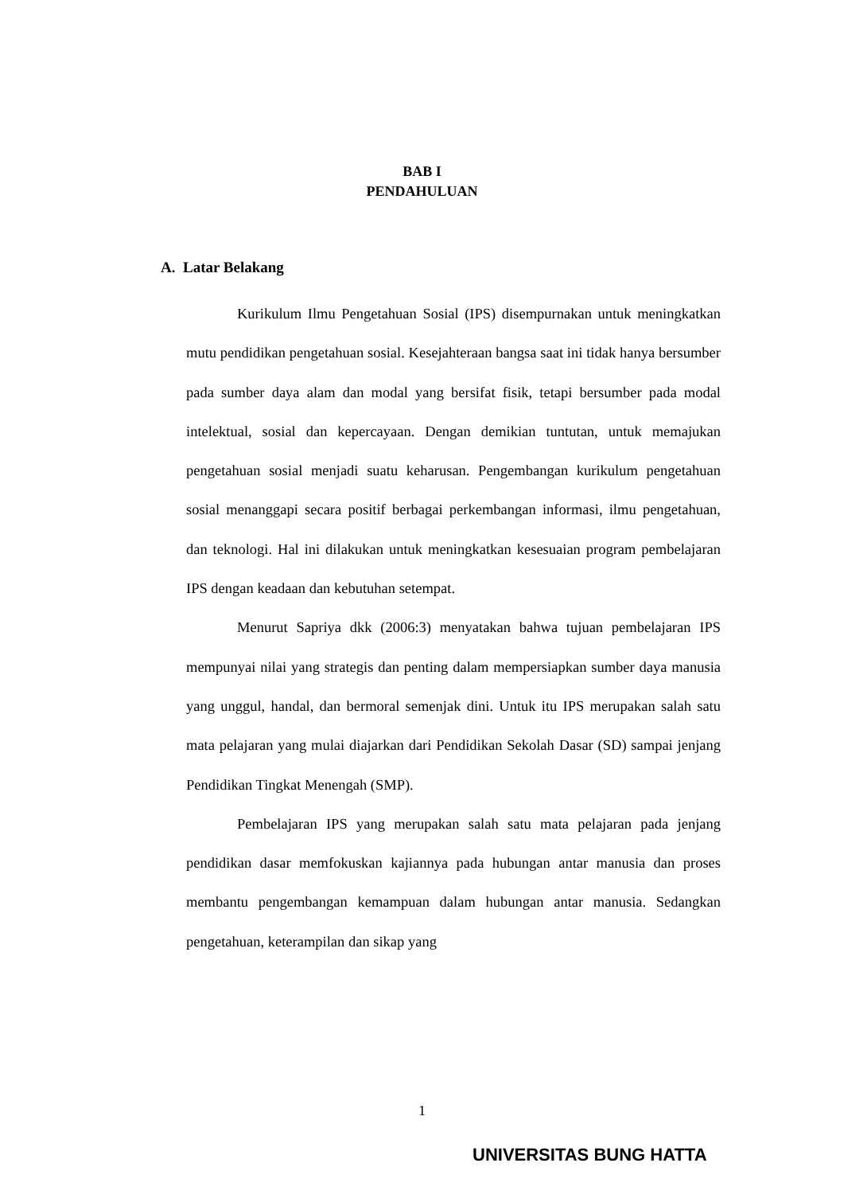BAB I
PENDAHULUAN
A. Latar Belakang
Kurikulum Ilmu Pengetahuan Sosial (IPS) disempurnakan untuk meningkatkan mutu pendidikan pengetahuan sosial. Kesejahteraan bangsa saat ini tidak hanya bersumber pada sumber daya alam dan modal yang bersifat fisik, tetapi bersumber pada modal intelektual, sosial dan kepercayaan. Dengan demikian tuntutan, untuk memajukan pengetahuan sosial menjadi suatu keharusan. Pengembangan kurikulum pengetahuan sosial menanggapi secara positif berbagai perkembangan informasi, ilmu pengetahuan, dan teknologi. Hal ini dilakukan untuk meningkatkan kesesuaian program pembelajaran IPS dengan keadaan dan kebutuhan setempat.
Menurut Sapriya dkk (2006:3) menyatakan bahwa tujuan pembelajaran IPS mempunyai nilai yang strategis dan penting dalam mempersiapkan sumber daya manusia yang unggul, handal, dan bermoral semenjak dini. Untuk itu IPS merupakan salah satu mata pelajaran yang mulai diajarkan dari Pendidikan Sekolah Dasar (SD) sampai jenjang Pendidikan Tingkat Menengah (SMP).
Pembelajaran IPS yang merupakan salah satu mata pelajaran pada jenjang pendidikan dasar memfokuskan kajiannya pada hubungan antar manusia dan proses membantu pengembangan kemampuan dalam hubungan antar manusia. Sedangkan pengetahuan, keterampilan dan sikap yang
1
UNIVERSITAS BUNG HATTA